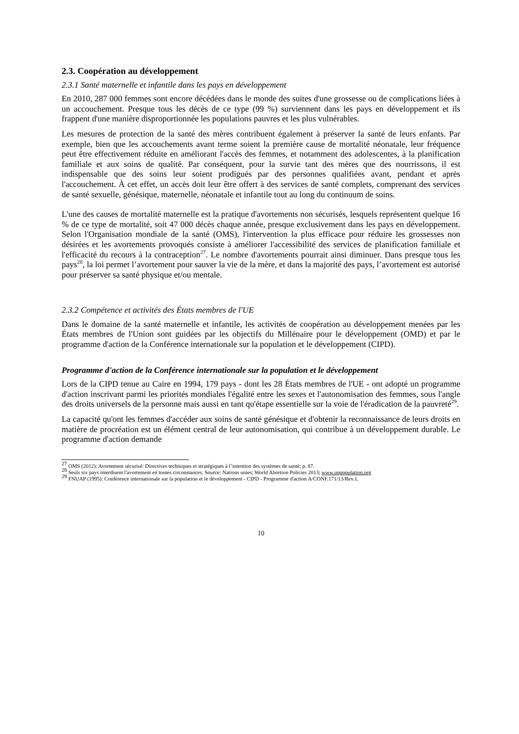2.3. Coopération au développement
2.3.1 Santé maternelle et infantile dans les pays en développement
En 2010, 287 000 femmes sont encore décédées dans le monde des suites d'une grossesse ou de complications liées à un accouchement. Presque tous les décès de ce type (99 %) surviennent dans les pays en développement et ils frappent d'une manière disproportionnée les populations pauvres et les plus vulnérables.
Les mesures de protection de la santé des mères contribuent également à préserver la santé de leurs enfants. Par exemple, bien que les accouchements avant terme soient la première cause de mortalité néonatale, leur fréquence peut être effectivement réduite en améliorant l'accès des femmes, et notamment des adolescentes, à la planification familiale et aux soins de qualité. Par conséquent, pour la survie tant des mères que des nourrissons, il est indispensable que des soins leur soient prodigués par des personnes qualifiées avant, pendant et après l'accouchement. À cet effet, un accès doit leur être offert à des services de santé complets, comprenant des services de santé sexuelle, génésique, maternelle, néonatale et infantile tout au long du continuum de soins.
L'une des causes de mortalité maternelle est la pratique d'avortements non sécurisés, lesquels représentent quelque 16 % de ce type de mortalité, soit 47 000 décès chaque année, presque exclusivement dans les pays en développement. Selon l'Organisation mondiale de la santé (OMS), l'intervention la plus efficace pour réduire les grossesses non désirées et les avortements provoqués consiste à améliorer l'accessibilité des services de planification familiale et l'efficacité du recours à la contraception<sup>27</sup>. Le nombre d'avortements pourrait ainsi diminuer. Dans presque tous les pays<sup>28</sup>, la loi permet l’avortement pour sauver la vie de la mère, et dans la majorité des pays, l’avortement est autorisé pour préserver sa santé physique et/ou mentale.
2.3.2 Compétence et activités des États membres de l'UE
Dans le domaine de la santé maternelle et infantile, les activités de coopération au développement menées par les États membres de l'Union sont guidées par les objectifs du Millénaire pour le développement (OMD) et par le programme d'action de la Conférence internationale sur la population et le développement (CIPD).
Programme d'action de la Conférence internationale sur la population et le développement
Lors de la CIPD tenue au Caire en 1994, 179 pays - dont les 28 États membres de l'UE - ont adopté un programme d'action inscrivant parmi les priorités mondiales l'égalité entre les sexes et l'autonomisation des femmes, sous l'angle des droits universels de la personne mais aussi en tant qu'étape essentielle sur la voie de l'éradication de la pauvreté<sup>29</sup>.
La capacité qu'ont les femmes d'accéder aux soins de santé génésique et d'obtenir la reconnaissance de leurs droits en matière de procréation est un élément central de leur autonomisation, qui contribue à un développement durable. Le programme d'action demande
<sup>27</sup> OMS (2012): Avortement sécurisé: Directives techniques et stratégiques à l’intention des systèmes de santé; p. 87.
<sup>28</sup> Seuls six pays interdisent l'avortement en toutes circonstances. Source: Nations unies; World Abortion Policies 2013; www.unpopulation.org
<sup>29</sup> FNUAP (1995): Conférence internationale sur la population et le développement - CIPD - Programme d'action A/CONF.171/13/Rev.1.
10